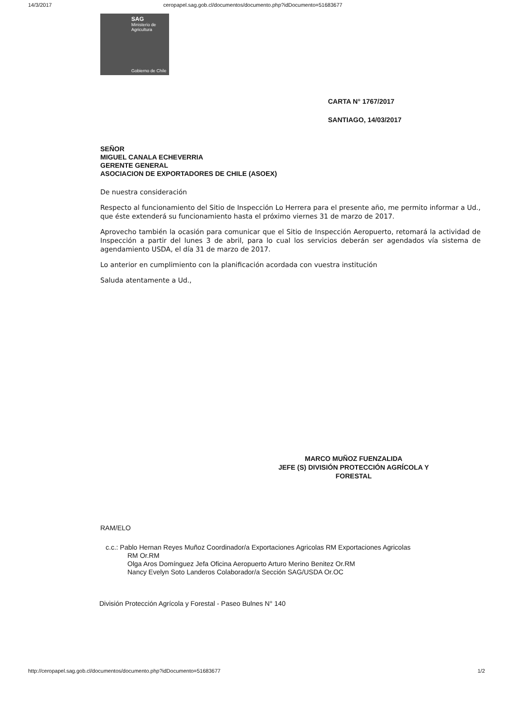14/3/2017 ceropapel.sag.gob.cl/documentos/documento.php?idDocumento=51683677
SAG
Ministerio de
Agricultura
Gobierno de Chile
CARTA N° 1767/2017
SANTIAGO, 14/03/2017
SEÑOR
MIGUEL CANALA ECHEVERRIA
GERENTE GENERAL
ASOCIACION DE EXPORTADORES DE CHILE (ASOEX)
De nuestra consideración
Respecto al funcionamiento del Sitio de Inspección Lo Herrera para el presente año, me permito informar a Ud., que éste extenderá su funcionamiento hasta el próximo viernes 31 de marzo de 2017.
Aprovecho también la ocasión para comunicar que el Sitio de Inspección Aeropuerto, retomará la actividad de Inspección a partir del lunes 3 de abril, para lo cual los servicios deberán ser agendados vía sistema de agendamiento USDA, el día 31 de marzo de 2017.
Lo anterior en cumplimiento con la planificación acordada con vuestra institución
Saluda atentamente a Ud.,
MARCO MUÑOZ FUENZALIDA
JEFE (S) DIVISIÓN PROTECCIÓN AGRÍCOLA Y FORESTAL
RAM/ELO
c.c.: Pablo Hernan Reyes Muñoz Coordinador/a Exportaciones Agricolas RM Exportaciones Agricolas
RM Or.RM
Olga Aros Domínguez Jefa Oficina Aeropuerto Arturo Merino Benitez Or.RM
Nancy Evelyn Soto Landeros Colaborador/a Sección SAG/USDA Or.OC
División Protección Agrícola y Forestal - Paseo Bulnes N° 140
http://ceropapel.sag.gob.cl/documentos/documento.php?idDocumento=51683677 1/2